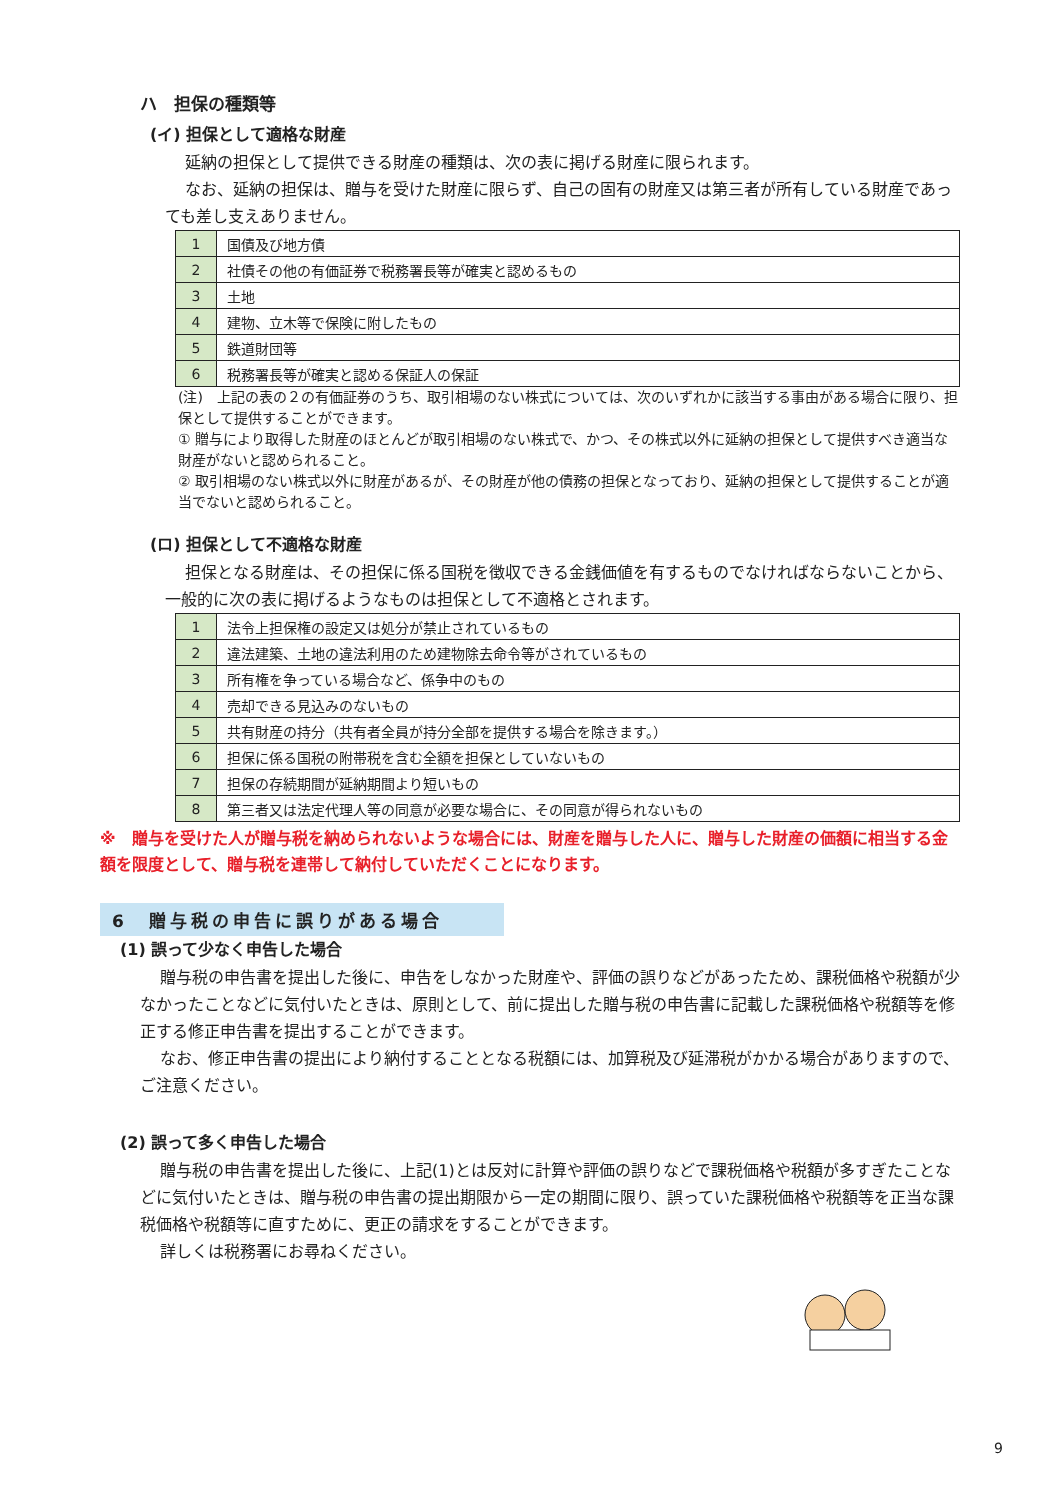ハ　担保の種類等
(イ) 担保として適格な財産
延納の担保として提供できる財産の種類は、次の表に掲げる財産に限られます。
なお、延納の担保は、贈与を受けた財産に限らず、自己の固有の財産又は第三者が所有している財産であっても差し支えありません。
| 1 | 国債及び地方債 |
| 2 | 社債その他の有価証券で税務署長等が確実と認めるもの |
| 3 | 土地 |
| 4 | 建物、立木等で保険に附したもの |
| 5 | 鉄道財団等 |
| 6 | 税務署長等が確実と認める保証人の保証 |
(注)　上記の表の２の有価証券のうち、取引相場のない株式については、次のいずれかに該当する事由がある場合に限り、担保として提供することができます。
① 贈与により取得した財産のほとんどが取引相場のない株式で、かつ、その株式以外に延納の担保として提供すべき適当な財産がないと認められること。
② 取引相場のない株式以外に財産があるが、その財産が他の債務の担保となっており、延納の担保として提供することが適当でないと認められること。
(ロ) 担保として不適格な財産
担保となる財産は、その担保に係る国税を徴収できる金銭価値を有するものでなければならないことから、一般的に次の表に掲げるようなものは担保として不適格とされます。
| 1 | 法令上担保権の設定又は処分が禁止されているもの |
| 2 | 違法建築、土地の違法利用のため建物除去命令等がされているもの |
| 3 | 所有権を争っている場合など、係争中のもの |
| 4 | 売却できる見込みのないもの |
| 5 | 共有財産の持分（共有者全員が持分全部を提供する場合を除きます。） |
| 6 | 担保に係る国税の附帯税を含む全額を担保としていないもの |
| 7 | 担保の存続期間が延納期間より短いもの |
| 8 | 第三者又は法定代理人等の同意が必要な場合に、その同意が得られないもの |
※　贈与を受けた人が贈与税を納められないような場合には、財産を贈与した人に、贈与した財産の価額に相当する金額を限度として、贈与税を連帯して納付していただくことになります。
6　贈与税の申告に誤りがある場合
(1) 誤って少なく申告した場合
贈与税の申告書を提出した後に、申告をしなかった財産や、評価の誤りなどがあったため、課税価格や税額が少なかったことなどに気付いたときは、原則として、前に提出した贈与税の申告書に記載した課税価格や税額等を修正する修正申告書を提出することができます。
なお、修正申告書の提出により納付することとなる税額には、加算税及び延滞税がかかる場合がありますので、ご注意ください。
(2) 誤って多く申告した場合
贈与税の申告書を提出した後に、上記(1)とは反対に計算や評価の誤りなどで課税価格や税額が多すぎたことなどに気付いたときは、贈与税の申告書の提出期限から一定の期間に限り、誤っていた課税価格や税額等を正当な課税価格や税額等に直すために、更正の請求をすることができます。
詳しくは税務署にお尋ねください。
9